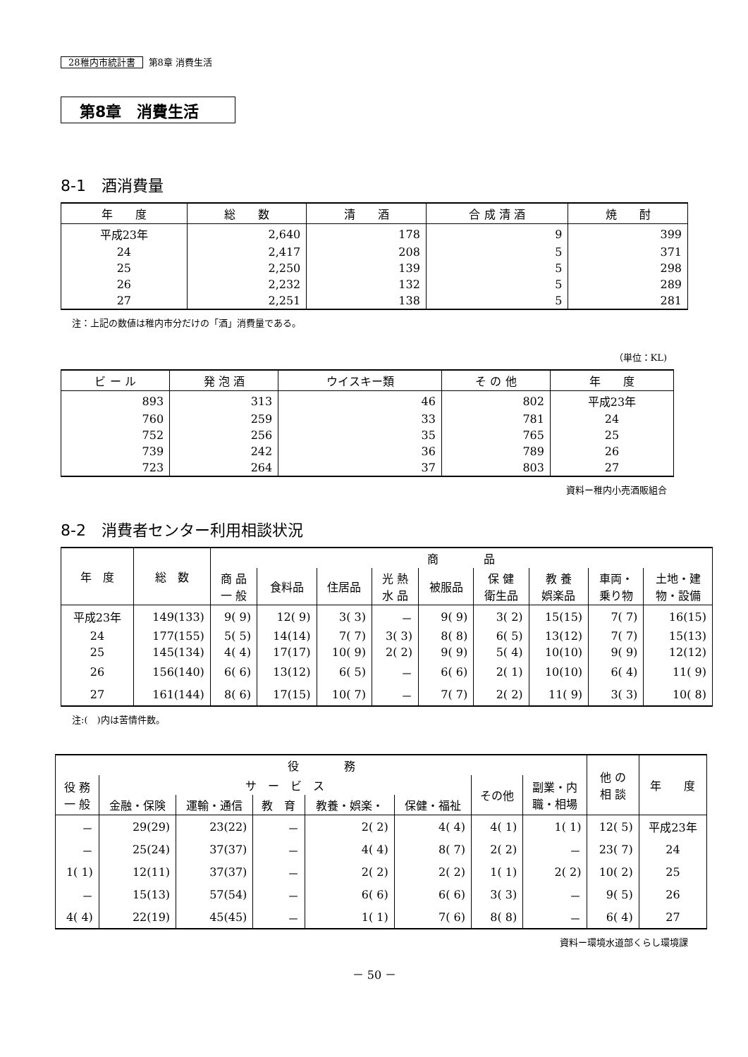28稚内市統計書 第8章 消費生活
第8章　消費生活
8-1　酒消費量
| 年 度 | 総 数 | 清 酒 | 合 成 清 酒 | 焼 酎 |
| --- | --- | --- | --- | --- |
| 平成23年 | 2,640 | 178 | 9 | 399 |
| 24 | 2,417 | 208 | 5 | 371 |
| 25 | 2,250 | 139 | 5 | 298 |
| 26 | 2,232 | 132 | 5 | 289 |
| 27 | 2,251 | 138 | 5 | 281 |
注：上記の数値は稚内市分だけの「酒」消費量である。
（単位：KL)
| ビ ー ル | 発 泡 酒 | ウイスキー類 | そ の 他 | 年 度 |
| --- | --- | --- | --- | --- |
| 893 | 313 | 46 | 802 | 平成23年 |
| 760 | 259 | 33 | 781 | 24 |
| 752 | 256 | 35 | 765 | 25 |
| 739 | 242 | 36 | 789 | 26 |
| 723 | 264 | 37 | 803 | 27 |
資料ー稚内小売酒販組合
8-2　消費者センター利用相談状況
| 年 度 | 総 数 | 商 品 | | | | | | | | |
| --- | --- | --- | --- | --- | --- | --- | --- | --- | --- | --- |
| | | 商 品 一 般 | 食料品 | 住居品 | 光 熱 水 品 | 被服品 | 保 健 衛生品 | 教 養 娯楽品 | 車両・ 乗り物 | 土地・建 物・設備 |
| 平成23年 | 149(133) | 9( 9) | 12( 9) | 3( 3) | － | 9( 9) | 3( 2) | 15(15) | 7( 7) | 16(15) |
| 24 | 177(155) | 5( 5) | 14(14) | 7( 7) | 3( 3) | 8( 8) | 6( 5) | 13(12) | 7( 7) | 15(13) |
| 25 | 145(134) | 4( 4) | 17(17) | 10( 9) | 2( 2) | 9( 9) | 5( 4) | 10(10) | 9( 9) | 12(12) |
| 26 | 156(140) | 6( 6) | 13(12) | 6( 5) | － | 6( 6) | 2( 1) | 10(10) | 6( 4) | 11( 9) |
| 27 | 161(144) | 8( 6) | 17(15) | 10( 7) | － | 7( 7) | 2( 2) | 11( 9) | 3( 3) | 10( 8) |
注:(　)内は苦情件数。
| 役 務 | | | | | | | | 他 の 相 談 | 年 度 |
| --- | --- | --- | --- | --- | --- | --- | --- | --- | --- |
| 役 務 一 般 | サ ー ビ ス | | | | | その他 | 副業・内 職・相場 | | |
| | 金融・保険 | 運輸・通信 | 教 育 | 教養・娯楽・ | 保健・福祉 | | | | |
| － | 29(29) | 23(22) | － | 2( 2) | 4( 4) | 4( 1) | 1( 1) | 12( 5) | 平成23年 |
| － | 25(24) | 37(37) | － | 4( 4) | 8( 7) | 2( 2) | － | 23( 7) | 24 |
| 1( 1) | 12(11) | 37(37) | － | 2( 2) | 2( 2) | 1( 1) | 2( 2) | 10( 2) | 25 |
| － | 15(13) | 57(54) | － | 6( 6) | 6( 6) | 3( 3) | － | 9( 5) | 26 |
| 4( 4) | 22(19) | 45(45) | － | 1( 1) | 7( 6) | 8( 8) | － | 6( 4) | 27 |
資料ー環境水道部くらし環境課
－ 50 －